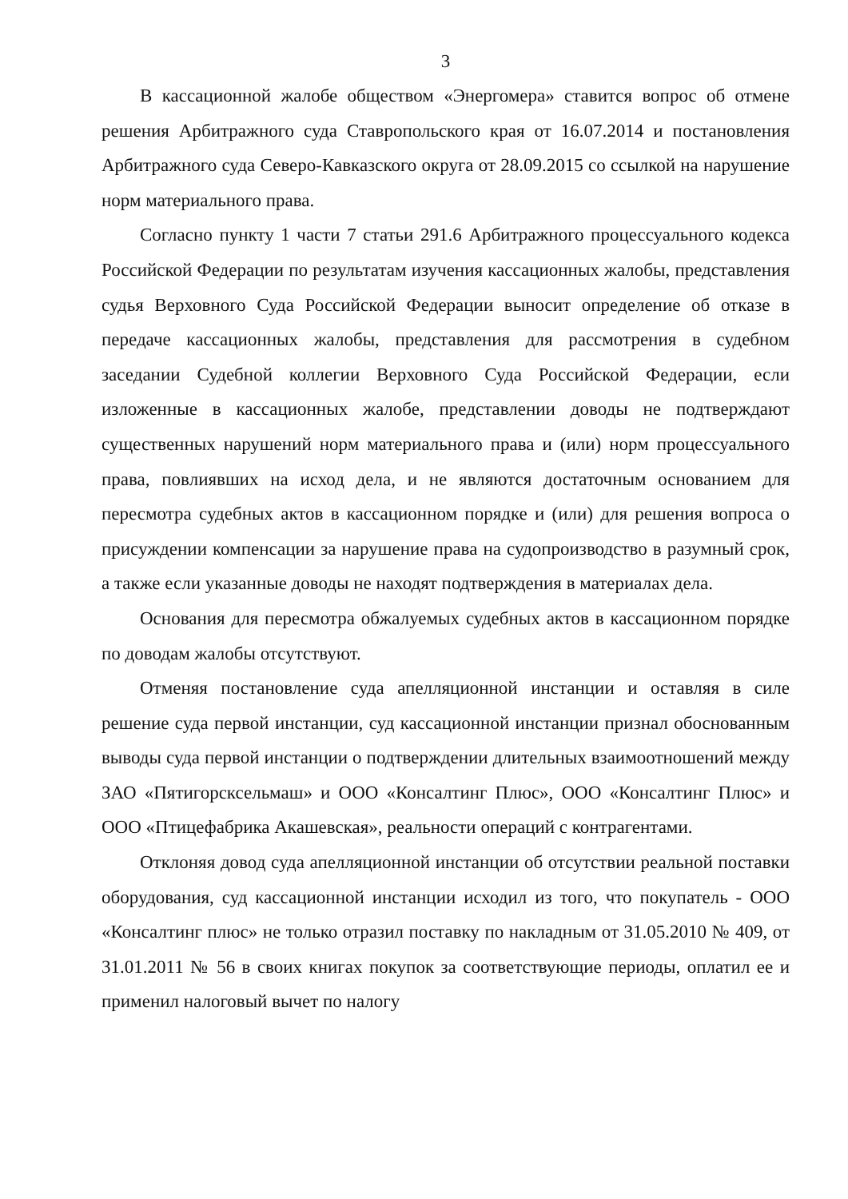3
В кассационной жалобе обществом «Энергомера» ставится вопрос об отмене решения Арбитражного суда Ставропольского края от 16.07.2014 и постановления Арбитражного суда Северо-Кавказского округа от 28.09.2015 со ссылкой на нарушение норм материального права.
Согласно пункту 1 части 7 статьи 291.6 Арбитражного процессуального кодекса Российской Федерации по результатам изучения кассационных жалобы, представления судья Верховного Суда Российской Федерации выносит определение об отказе в передаче кассационных жалобы, представления для рассмотрения в судебном заседании Судебной коллегии Верховного Суда Российской Федерации, если изложенные в кассационных жалобе, представлении доводы не подтверждают существенных нарушений норм материального права и (или) норм процессуального права, повлиявших на исход дела, и не являются достаточным основанием для пересмотра судебных актов в кассационном порядке и (или) для решения вопроса о присуждении компенсации за нарушение права на судопроизводство в разумный срок, а также если указанные доводы не находят подтверждения в материалах дела.
Основания для пересмотра обжалуемых судебных актов в кассационном порядке по доводам жалобы отсутствуют.
Отменяя постановление суда апелляционной инстанции и оставляя в силе решение суда первой инстанции, суд кассационной инстанции признал обоснованным выводы суда первой инстанции о подтверждении длительных взаимоотношений между ЗАО «Пятигорсксельмаш» и ООО «Консалтинг Плюс», ООО «Консалтинг Плюс» и ООО «Птицефабрика Акашевская», реальности операций с контрагентами.
Отклоняя довод суда апелляционной инстанции об отсутствии реальной поставки оборудования, суд кассационной инстанции исходил из того, что покупатель - ООО «Консалтинг плюс» не только отразил поставку по накладным от 31.05.2010 № 409, от 31.01.2011 № 56 в своих книгах покупок за соответствующие периоды, оплатил ее и применил налоговый вычет по налогу